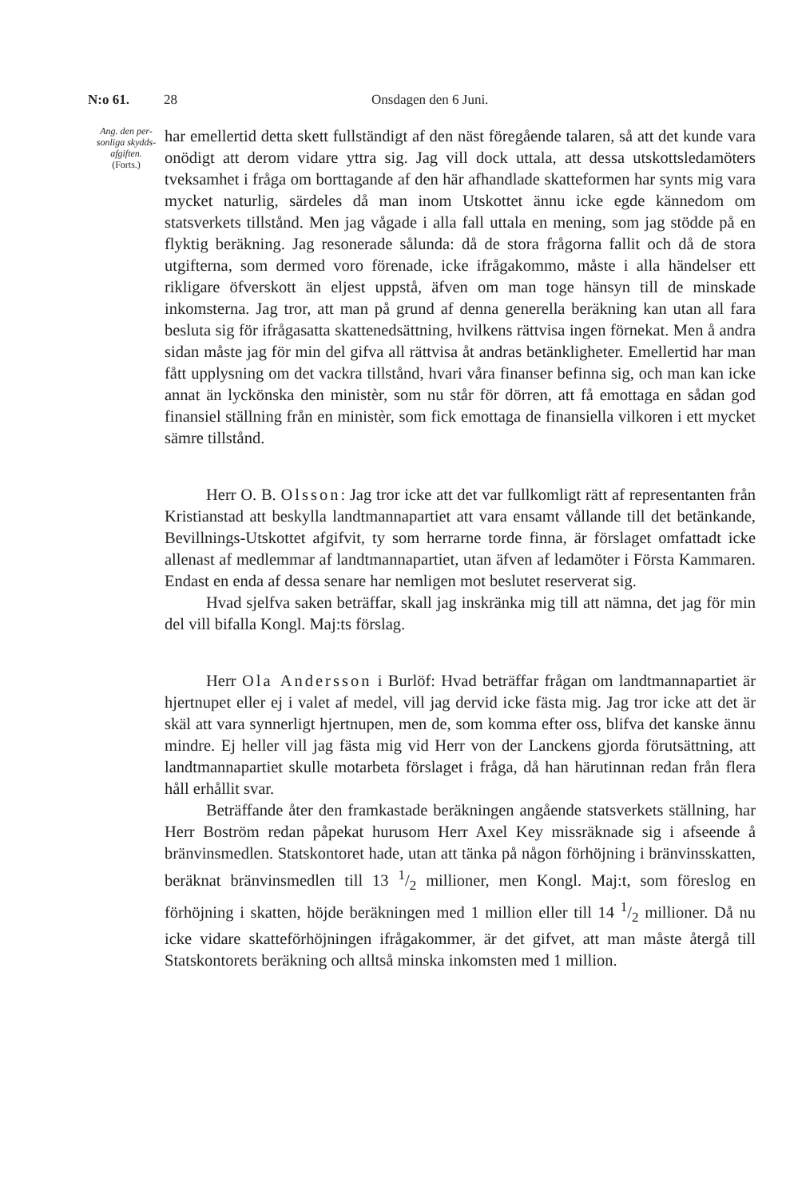N:o 61. 28 Onsdagen den 6 Juni.
Ang. den per-sonliga skydds-afgiften.
(Forts.)
har emellertid detta skett fullständigt af den näst föregående talaren, så att det kunde vara onödigt att derom vidare yttra sig. Jag vill dock uttala, att dessa utskottsledamöters tveksamhet i fråga om borttagande af den här afhandlade skatteformen har synts mig vara mycket naturlig, särdeles då man inom Utskottet ännu icke egde kännedom om statsverkets tillstånd. Men jag vågade i alla fall uttala en mening, som jag stödde på en flyktig beräkning. Jag resonerade sålunda: då de stora frågorna fallit och då de stora utgifterna, som dermed voro förenade, icke ifrågakommo, måste i alla händelser ett rikligare öfverskott än eljest uppstå, äfven om man toge hänsyn till de minskade inkomsterna. Jag tror, att man på grund af denna generella beräkning kan utan all fara besluta sig för ifrågasatta skattenedsättning, hvilkens rättvisa ingen förnekat. Men å andra sidan måste jag för min del gifva all rättvisa åt andras betänkligheter. Emellertid har man fått upplysning om det vackra tillstånd, hvari våra finanser befinna sig, och man kan icke annat än lyckönska den ministèr, som nu står för dörren, att få emottaga en sådan god finansiel ställning från en ministèr, som fick emottaga de finansiella vilkoren i ett mycket sämre tillstånd.
Herr O. B. Olsson: Jag tror icke att det var fullkomligt rätt af representanten från Kristianstad att beskylla landtmannapartiet att vara ensamt vållande till det betänkande, Bevillnings-Utskottet afgifvit, ty som herrarne torde finna, är förslaget omfattadt icke allenast af medlemmar af landtmannapartiet, utan äfven af ledamöter i Första Kammaren. Endast en enda af dessa senare har nemligen mot beslutet reserverat sig.
Hvad sjelfva saken beträffar, skall jag inskränka mig till att nämna, det jag för min del vill bifalla Kongl. Maj:ts förslag.
Herr Ola Andersson i Burlöf: Hvad beträffar frågan om landtmannapartiet är hjertnupet eller ej i valet af medel, vill jag dervid icke fästa mig. Jag tror icke att det är skäl att vara synnerligt hjertnupen, men de, som komma efter oss, blifva det kanske ännu mindre. Ej heller vill jag fästa mig vid Herr von der Lanckens gjorda förutsättning, att landtmannapartiet skulle motarbeta förslaget i fråga, då han härutinnan redan från flera håll erhållit svar.
Beträffande åter den framkastade beräkningen angående statsverkets ställning, har Herr Boström redan påpekat hurusom Herr Axel Key missräknade sig i afseende å bränvinsmedlen. Statskontoret hade, utan att tänka på någon förhöjning i bränvinsskatten, beräknat bränvinsmedlen till 13 1/2 millioner, men Kongl. Maj:t, som föreslog en förhöjning i skatten, höjde beräkningen med 1 million eller till 14 1/2 millioner. Då nu icke vidare skatteförhöjningen ifrågakommer, är det gifvet, att man måste återgå till Statskontorets beräkning och alltså minska inkomsten med 1 million.